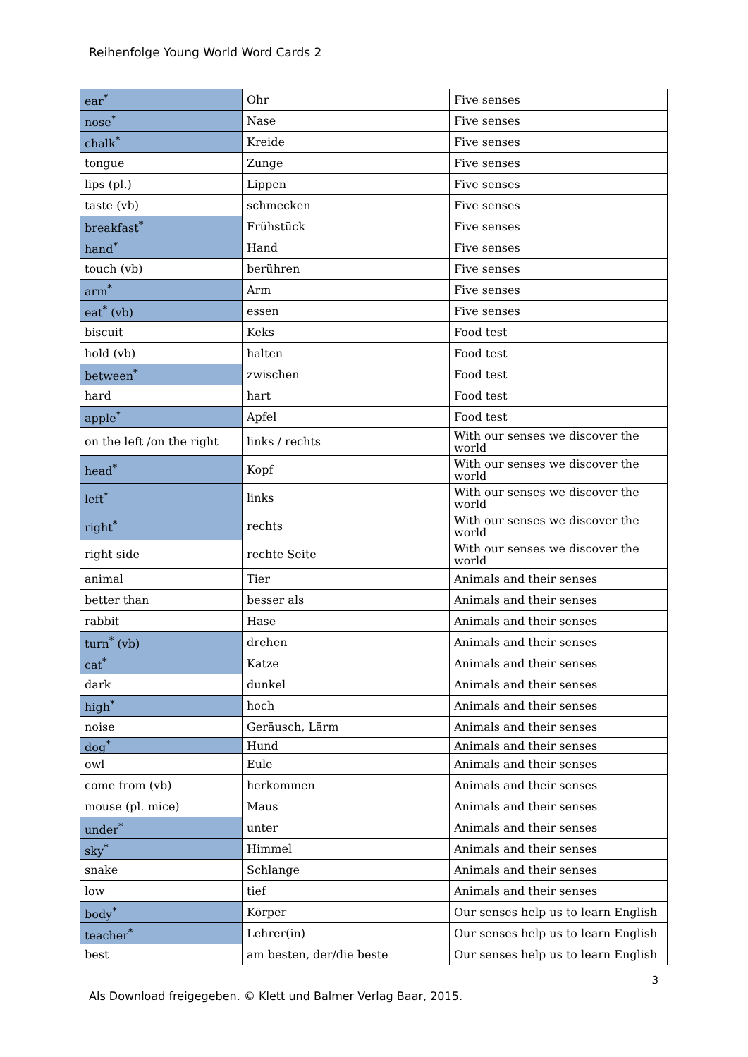Reihenfolge Young World Word Cards 2
| ear<sup>*</sup> | Ohr | Five senses |
| nose<sup>*</sup> | Nase | Five senses |
| chalk<sup>*</sup> | Kreide | Five senses |
| tongue | Zunge | Five senses |
| lips (pl.) | Lippen | Five senses |
| taste (vb) | schmecken | Five senses |
| breakfast<sup>*</sup> | Frühstück | Five senses |
| hand<sup>*</sup> | Hand | Five senses |
| touch (vb) | berühren | Five senses |
| arm<sup>*</sup> | Arm | Five senses |
| eat<sup>*</sup> (vb) | essen | Five senses |
| biscuit | Keks | Food test |
| hold (vb) | halten | Food test |
| between<sup>*</sup> | zwischen | Food test |
| hard | hart | Food test |
| apple<sup>*</sup> | Apfel | Food test |
| on the left /on the right | links / rechts | With our senses we discover the world |
| head<sup>*</sup> | Kopf | With our senses we discover the world |
| left<sup>*</sup> | links | With our senses we discover the world |
| right<sup>*</sup> | rechts | With our senses we discover the world |
| right side | rechte Seite | With our senses we discover the world |
| animal | Tier | Animals and their senses |
| better than | besser als | Animals and their senses |
| rabbit | Hase | Animals and their senses |
| turn<sup>*</sup> (vb) | drehen | Animals and their senses |
| cat<sup>*</sup> | Katze | Animals and their senses |
| dark | dunkel | Animals and their senses |
| high<sup>*</sup> | hoch | Animals and their senses |
| noise | Geräusch, Lärm | Animals and their senses |
| dog<sup>*</sup> | Hund | Animals and their senses |
| owl | Eule | Animals and their senses |
| come from (vb) | herkommen | Animals and their senses |
| mouse (pl. mice) | Maus | Animals and their senses |
| under<sup>*</sup> | unter | Animals and their senses |
| sky<sup>*</sup> | Himmel | Animals and their senses |
| snake | Schlange | Animals and their senses |
| low | tief | Animals and their senses |
| body<sup>*</sup> | Körper | Our senses help us to learn English |
| teacher<sup>*</sup> | Lehrer(in) | Our senses help us to learn English |
| best | am besten, der/die beste | Our senses help us to learn English |
3
Als Download freigegeben. © Klett und Balmer Verlag Baar, 2015.